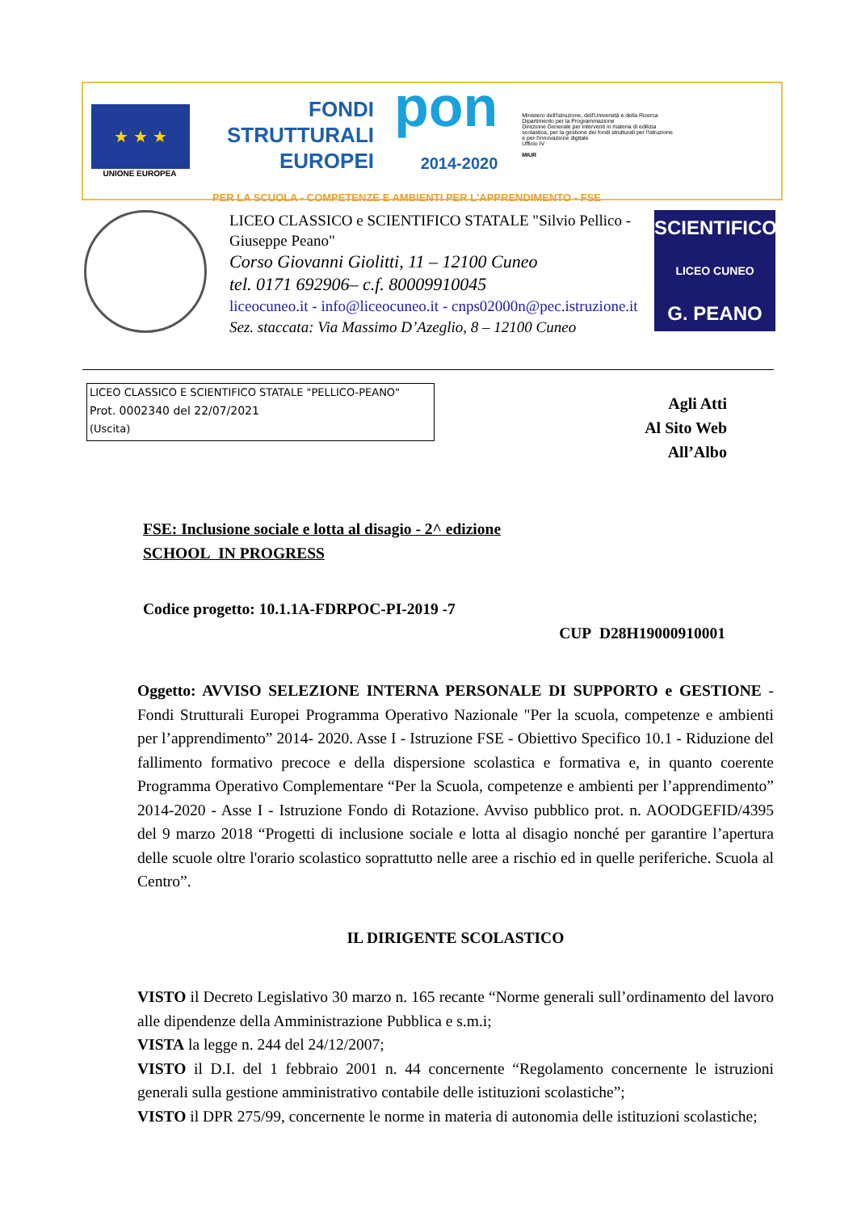★ ★ ★
UNIONE EUROPEA
FONDI
STRUTTURALI
EUROPEI
pon
2014-2020
Ministero dell'Istruzione, dell'Università e della Ricerca
Dipartimento per la Programmazione
Direzione Generale per interventi in materia di edilizia scolastica, per la gestione dei fondi strutturali per l'istruzione e per l'innovazione digitale
Ufficio IV
MIUR
PER LA SCUOLA - COMPETENZE E AMBIENTI PER L'APPRENDIMENTO - FSE
LICEO CLASSICO e SCIENTIFICO STATALE "Silvio Pellico - Giuseppe Peano"
Corso Giovanni Giolitti, 11 – 12100 Cuneo
tel. 0171 692906– c.f. 80009910045
liceocuneo.it - info@liceocuneo.it - cnps02000n@pec.istruzione.it
Sez. staccata: Via Massimo D’Azeglio, 8 – 12100 Cuneo
SCIENTIFICO
LICEO CUNEO
G. PEANO
LICEO CLASSICO E SCIENTIFICO STATALE "PELLICO-PEANO"
Prot. 0002340 del 22/07/2021
(Uscita)
Agli Atti
Al Sito Web
All’Albo
FSE: Inclusione sociale e lotta al disagio - 2^ edizione
SCHOOL IN PROGRESS
Codice progetto: 10.1.1A-FDRPOC-PI-2019 -7
CUP D28H19000910001
Oggetto: AVVISO SELEZIONE INTERNA PERSONALE DI SUPPORTO e GESTIONE - Fondi Strutturali Europei Programma Operativo Nazionale "Per la scuola, competenze e ambienti per l’apprendimento” 2014- 2020. Asse I - Istruzione FSE - Obiettivo Specifico 10.1 - Riduzione del fallimento formativo precoce e della dispersione scolastica e formativa e, in quanto coerente Programma Operativo Complementare “Per la Scuola, competenze e ambienti per l’apprendimento” 2014-2020 - Asse I - Istruzione Fondo di Rotazione. Avviso pubblico prot. n. AOODGEFID/4395 del 9 marzo 2018 “Progetti di inclusione sociale e lotta al disagio nonché per garantire l’apertura delle scuole oltre l'orario scolastico soprattutto nelle aree a rischio ed in quelle periferiche. Scuola al Centro”.
IL DIRIGENTE SCOLASTICO
VISTO il Decreto Legislativo 30 marzo n. 165 recante “Norme generali sull’ordinamento del lavoro alle dipendenze della Amministrazione Pubblica e s.m.i;
VISTA la legge n. 244 del 24/12/2007;
VISTO il D.I. del 1 febbraio 2001 n. 44 concernente “Regolamento concernente le istruzioni generali sulla gestione amministrativo contabile delle istituzioni scolastiche”;
VISTO il DPR 275/99, concernente le norme in materia di autonomia delle istituzioni scolastiche;